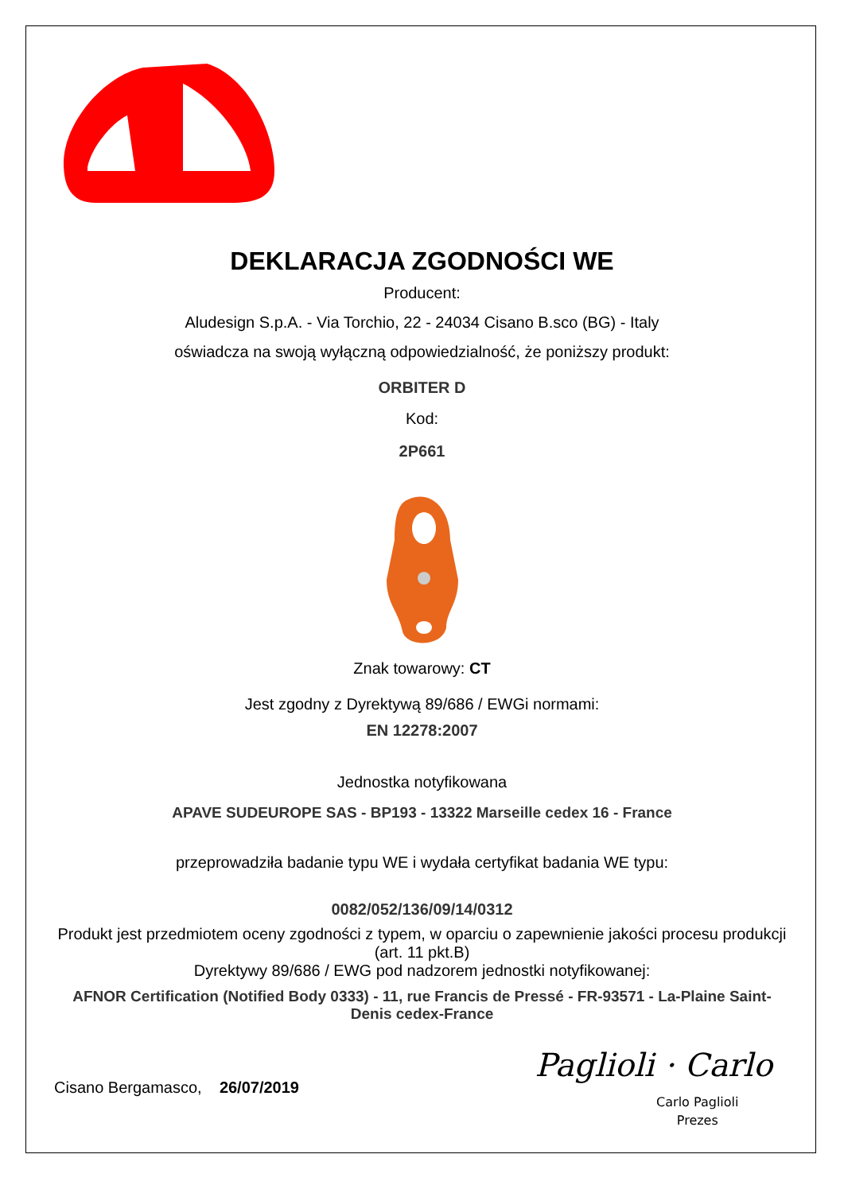DEKLARACJA ZGODNOŚCI WE
Producent:
Aludesign S.p.A. - Via Torchio, 22 - 24034 Cisano B.sco (BG) - Italy
oświadcza na swoją wyłączną odpowiedzialność, że poniższy produkt:
ORBITER D
Kod:
2P661
Znak towarowy: CT
Jest zgodny z Dyrektywą 89/686 / EWGi normami:
EN 12278:2007
Jednostka notyfikowana
APAVE SUDEUROPE SAS - BP193 - 13322 Marseille cedex 16 - France
przeprowadziła badanie typu WE i wydała certyfikat badania WE typu:
0082/052/136/09/14/0312
Produkt jest przedmiotem oceny zgodności z typem, w oparciu o zapewnienie jakości procesu produkcji (art. 11 pkt.B)
Dyrektywy 89/686 / EWG pod nadzorem jednostki notyfikowanej:
AFNOR Certification (Notified Body 0333) - 11, rue Francis de Pressé - FR-93571 - La-Plaine Saint-Denis cedex-France
Cisano Bergamasco, 26/07/2019
Paglioli · Carlo
Carlo Paglioli
Prezes